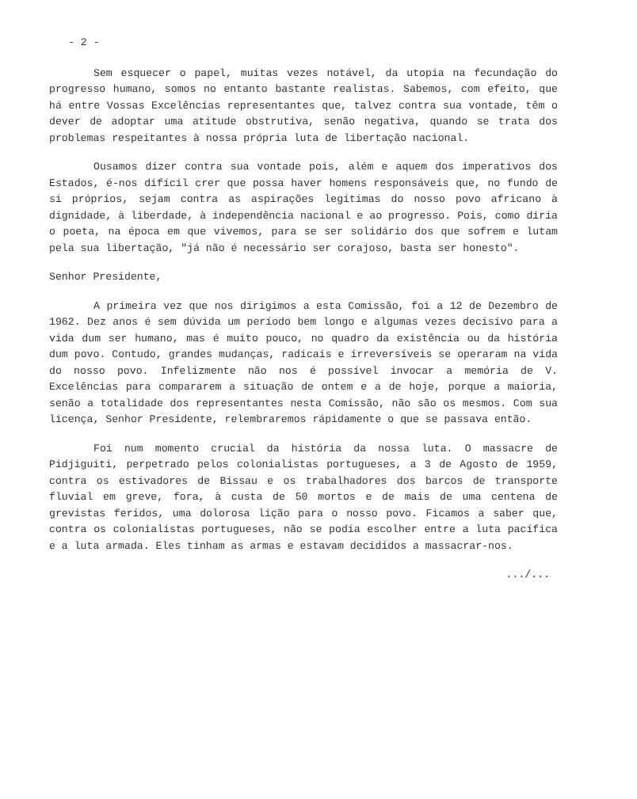- 2 -
Sem esquecer o papel, muitas vezes notável, da utopia na fecundação do progresso humano, somos no entanto bastante realistas. Sabemos, com efeito, que há entre Vossas Excelências representantes que, talvez contra sua vontade, têm o dever de adoptar uma atitude obstrutiva, senão negativa, quando se trata dos problemas respeitantes à nossa própria luta de libertação nacional.
Ousamos dizer contra sua vontade pois, além e aquem dos imperativos dos Estados, é-nos difícil crer que possa haver homens responsáveis que, no fundo de si próprios, sejam contra as aspirações legítimas do nosso povo africano à dignidade, à liberdade, à independência nacional e ao progresso. Pois, como diria o poeta, na época em que vivemos, para se ser solidário dos que sofrem e lutam pela sua libertação, "já não é necessário ser corajoso, basta ser honesto".
Senhor Presidente,
A primeira vez que nos dirigimos a esta Comissão, foi a 12 de Dezembro de 1962. Dez anos é sem dúvida um período bem longo e algumas vezes decisivo para a vida dum ser humano, mas é muito pouco, no quadro da existência ou da história dum povo. Contudo, grandes mudanças, radicais e irreversíveis se operaram na vida do nosso povo. Infelizmente não nos é possível invocar a memória de V. Excelências para compararem a situação de ontem e a de hoje, porque a maioria, senão a totalidade dos representantes nesta Comissão, não são os mesmos. Com sua licença, Senhor Presidente, relembraremos rápidamente o que se passava então.
Foi num momento crucial da história da nossa luta. O massacre de Pidjiguiti, perpetrado pelos colonialistas portugueses, a 3 de Agosto de 1959, contra os estivadores de Bissau e os trabalhadores dos barcos de transporte fluvial em greve, fora, à custa de 50 mortos e de mais de uma centena de grevistas feridos, uma dolorosa lição para o nosso povo. Ficamos a saber que, contra os colonialistas portugueses, não se podia escolher entre a luta pacífica e a luta armada. Eles tinham as armas e estavam decididos a massacrar-nos.
.../...